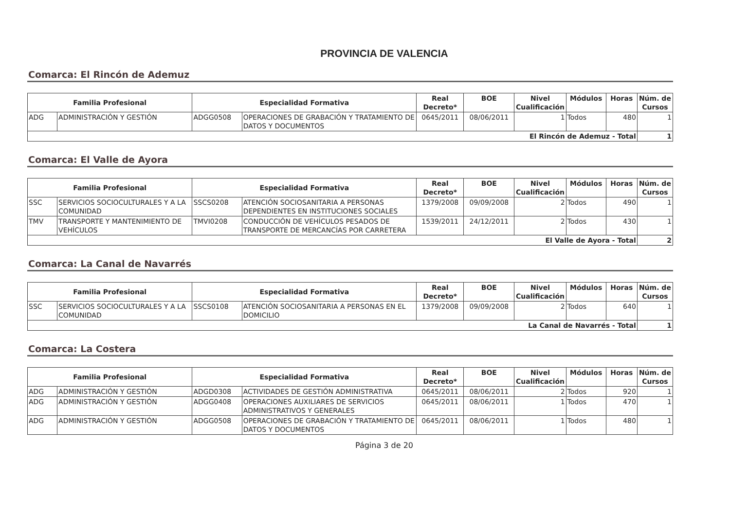PROVINCIA DE VALENCIA
Comarca: El Rincón de Ademuz
| Familia Profesional | | Especialidad Formativa | | Real Decreto* | BOE | Nivel Cualificación | Módulos | Horas | Núm. de Cursos |
| --- | --- | --- | --- | --- | --- | --- | --- | --- | --- |
| ADG | ADMINISTRACIÓN Y GESTIÓN | ADGG0508 | OPERACIONES DE GRABACIÓN Y TRATAMIENTO DE DATOS Y DOCUMENTOS | 0645/2011 | 08/06/2011 | 1 | Todos | 480 | 1 |
| El Rincón de Ademuz - Total | | | | | | | | | 1 |
Comarca: El Valle de Ayora
| Familia Profesional | | Especialidad Formativa | | Real Decreto* | BOE | Nivel Cualificación | Módulos | Horas | Núm. de Cursos |
| --- | --- | --- | --- | --- | --- | --- | --- | --- | --- |
| SSC | SERVICIOS SOCIOCULTURALES Y A LA COMUNIDAD | SSCS0208 | ATENCIÓN SOCIOSANITARIA A PERSONAS DEPENDIENTES EN INSTITUCIONES SOCIALES | 1379/2008 | 09/09/2008 | 2 | Todos | 490 | 1 |
| TMV | TRANSPORTE Y MANTENIMIENTO DE VEHÍCULOS | TMVI0208 | CONDUCCIÓN DE VEHÍCULOS PESADOS DE TRANSPORTE DE MERCANCÍAS POR CARRETERA | 1539/2011 | 24/12/2011 | 2 | Todos | 430 | 1 |
| El Valle de Ayora - Total | | | | | | | | | 2 |
Comarca: La Canal de Navarrés
| Familia Profesional | | Especialidad Formativa | | Real Decreto* | BOE | Nivel Cualificación | Módulos | Horas | Núm. de Cursos |
| --- | --- | --- | --- | --- | --- | --- | --- | --- | --- |
| SSC | SERVICIOS SOCIOCULTURALES Y A LA COMUNIDAD | SSCS0108 | ATENCIÓN SOCIOSANITARIA A PERSONAS EN EL DOMICILIO | 1379/2008 | 09/09/2008 | 2 | Todos | 640 | 1 |
| La Canal de Navarrés - Total | | | | | | | | | 1 |
Comarca: La Costera
| Familia Profesional | | Especialidad Formativa | | Real Decreto* | BOE | Nivel Cualificación | Módulos | Horas | Núm. de Cursos |
| --- | --- | --- | --- | --- | --- | --- | --- | --- | --- |
| ADG | ADMINISTRACIÓN Y GESTIÓN | ADGD0308 | ACTIVIDADES DE GESTIÓN ADMINISTRATIVA | 0645/2011 | 08/06/2011 | 2 | Todos | 920 | 1 |
| ADG | ADMINISTRACIÓN Y GESTIÓN | ADGG0408 | OPERACIONES AUXILIARES DE SERVICIOS ADMINISTRATIVOS Y GENERALES | 0645/2011 | 08/06/2011 | 1 | Todos | 470 | 1 |
| ADG | ADMINISTRACIÓN Y GESTIÓN | ADGG0508 | OPERACIONES DE GRABACIÓN Y TRATAMIENTO DE DATOS Y DOCUMENTOS | 0645/2011 | 08/06/2011 | 1 | Todos | 480 | 1 |
Página 3 de 20